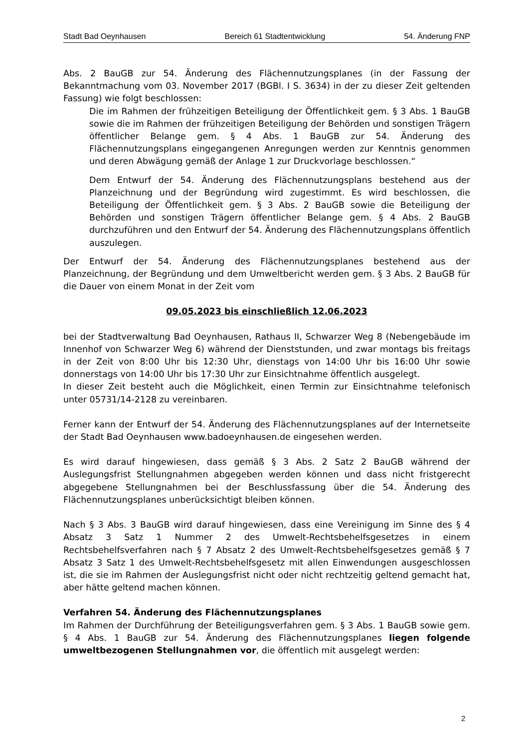Stadt Bad Oeynhausen Bereich 61 Stadtentwicklung 54. Änderung FNP
Abs. 2 BauGB zur 54. Änderung des Flächennutzungsplanes (in der Fassung der Bekanntmachung vom 03. November 2017 (BGBl. I S. 3634) in der zu dieser Zeit geltenden Fassung) wie folgt beschlossen:
Die im Rahmen der frühzeitigen Beteiligung der Öffentlichkeit gem. § 3 Abs. 1 BauGB sowie die im Rahmen der frühzeitigen Beteiligung der Behörden und sonstigen Trägern öffentlicher Belange gem. § 4 Abs. 1 BauGB zur 54. Änderung des Flächennutzungsplans eingegangenen Anregungen werden zur Kenntnis genommen und deren Abwägung gemäß der Anlage 1 zur Druckvorlage beschlossen.“
Dem Entwurf der 54. Änderung des Flächennutzungsplans bestehend aus der Planzeichnung und der Begründung wird zugestimmt. Es wird beschlossen, die Beteiligung der Öffentlichkeit gem. § 3 Abs. 2 BauGB sowie die Beteiligung der Behörden und sonstigen Trägern öffentlicher Belange gem. § 4 Abs. 2 BauGB durchzuführen und den Entwurf der 54. Änderung des Flächennutzungsplans öffentlich auszulegen.
Der Entwurf der 54. Änderung des Flächennutzungsplanes bestehend aus der Planzeichnung, der Begründung und dem Umweltbericht werden gem. § 3 Abs. 2 BauGB für die Dauer von einem Monat in der Zeit vom
09.05.2023 bis einschließlich 12.06.2023
bei der Stadtverwaltung Bad Oeynhausen, Rathaus II, Schwarzer Weg 8 (Nebengebäude im Innenhof von Schwarzer Weg 6) während der Dienststunden, und zwar montags bis freitags in der Zeit von 8:00 Uhr bis 12:30 Uhr, dienstags von 14:00 Uhr bis 16:00 Uhr sowie donnerstags von 14:00 Uhr bis 17:30 Uhr zur Einsichtnahme öffentlich ausgelegt.
In dieser Zeit besteht auch die Möglichkeit, einen Termin zur Einsichtnahme telefonisch unter 05731/14-2128 zu vereinbaren.
Ferner kann der Entwurf der 54. Änderung des Flächennutzungsplanes auf der Internetseite der Stadt Bad Oeynhausen www.badoeynhausen.de eingesehen werden.
Es wird darauf hingewiesen, dass gemäß § 3 Abs. 2 Satz 2 BauGB während der Auslegungsfrist Stellungnahmen abgegeben werden können und dass nicht fristgerecht abgegebene Stellungnahmen bei der Beschlussfassung über die 54. Änderung des Flächennutzungsplanes unberücksichtigt bleiben können.
Nach § 3 Abs. 3 BauGB wird darauf hingewiesen, dass eine Vereinigung im Sinne des § 4 Absatz 3 Satz 1 Nummer 2 des Umwelt-Rechtsbehelfsgesetzes in einem Rechtsbehelfsverfahren nach § 7 Absatz 2 des Umwelt-Rechtsbehelfsgesetzes gemäß § 7 Absatz 3 Satz 1 des Umwelt-Rechtsbehelfsgesetz mit allen Einwendungen ausgeschlossen ist, die sie im Rahmen der Auslegungsfrist nicht oder nicht rechtzeitig geltend gemacht hat, aber hätte geltend machen können.
Verfahren 54. Änderung des Flächennutzungsplanes
Im Rahmen der Durchführung der Beteiligungsverfahren gem. § 3 Abs. 1 BauGB sowie gem. § 4 Abs. 1 BauGB zur 54. Änderung des Flächennutzungsplanes liegen folgende umweltbezogenen Stellungnahmen vor, die öffentlich mit ausgelegt werden:
2